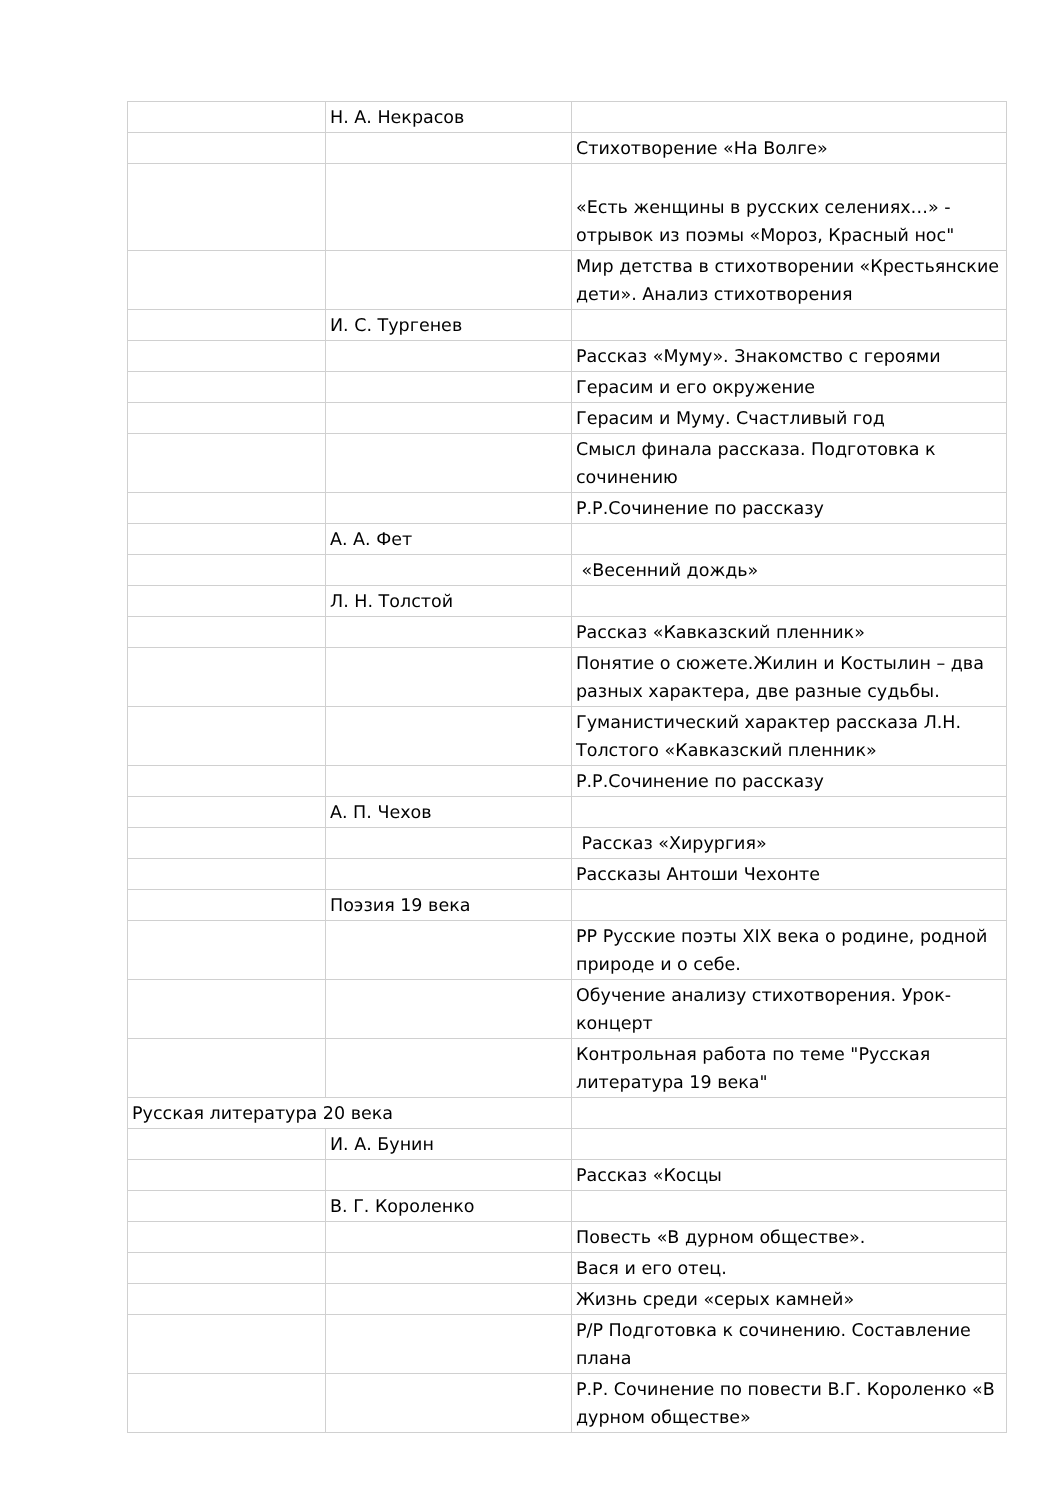| | Н. А. Некрасов | |
| | | Стихотворение «На Волге» |
| | | «Есть женщины в русских селениях…» - отрывок из поэмы «Мороз, Красный нос" |
| | | Мир детства в стихотворении «Крестьянские дети». Анализ стихотворения |
| | И. С. Тургенев | |
| | | Рассказ «Муму». Знакомство с героями |
| | | Герасим и его окружение |
| | | Герасим и Муму. Счастливый год |
| | | Смысл финала рассказа. Подготовка к сочинению |
| | | Р.Р.Сочинение по рассказу |
| | А. А. Фет | |
| | | «Весенний дождь» |
| | Л. Н. Толстой | |
| | | Рассказ «Кавказский пленник» |
| | | Понятие о сюжете.Жилин и Костылин – два разных характера, две разные судьбы. |
| | | Гуманистический характер рассказа Л.Н. Толстого «Кавказский пленник» |
| | | Р.Р.Сочинение по рассказу |
| | А. П. Чехов | |
| | | Рассказ «Хирургия» |
| | | Рассказы Антоши Чехонте |
| | Поэзия 19 века | |
| | | РР Русские поэты XIX века о родине, родной природе и о себе. |
| | | Обучение анализу стихотворения. Урок-концерт |
| | | Контрольная работа по теме "Русская литература 19 века" |
| Русская литература 20 века | | |
| | И. А. Бунин | |
| | | Рассказ «Косцы |
| | В. Г. Короленко | |
| | | Повесть «В дурном обществе». |
| | | Вася и его отец. |
| | | Жизнь среди «серых камней» |
| | | Р/Р Подготовка к сочинению. Составление плана |
| | | Р.Р. Сочинение по повести В.Г. Короленко «В дурном обществе» |